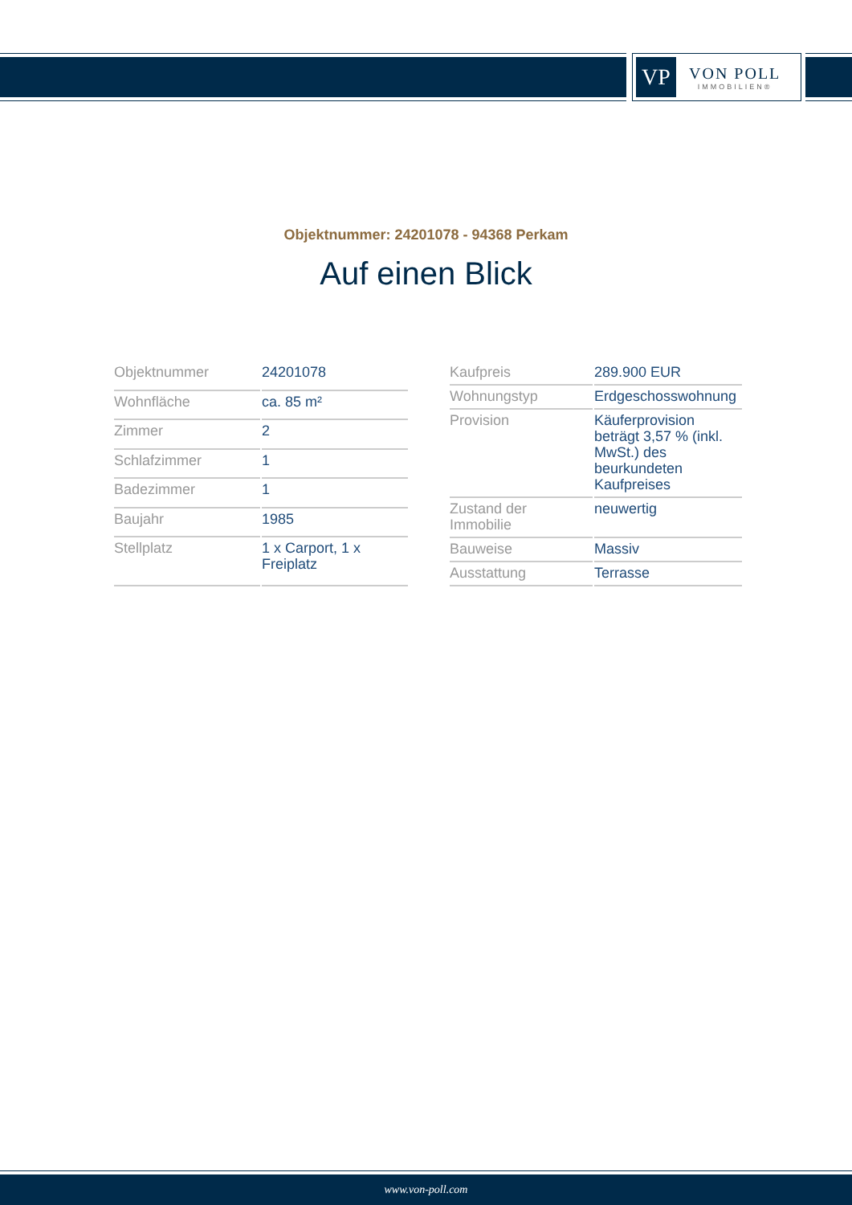VP
VON POLL
IMMOBILIEN®
Objektnummer: 24201078 - 94368 Perkam
Auf einen Blick
| Objektnummer | 24201078 |
| Wohnfläche | ca. 85 m² |
| Zimmer | 2 |
| Schlafzimmer | 1 |
| Badezimmer | 1 |
| Baujahr | 1985 |
| Stellplatz | 1 x Carport, 1 x Freiplatz |
| Kaufpreis | 289.900 EUR |
| Wohnungstyp | Erdgeschosswohnung |
| Provision | Käuferprovision beträgt 3,57 % (inkl. MwSt.) des beurkundeten Kaufpreises |
| Zustand der Immobilie | neuwertig |
| Bauweise | Massiv |
| Ausstattung | Terrasse |
www.von-poll.com